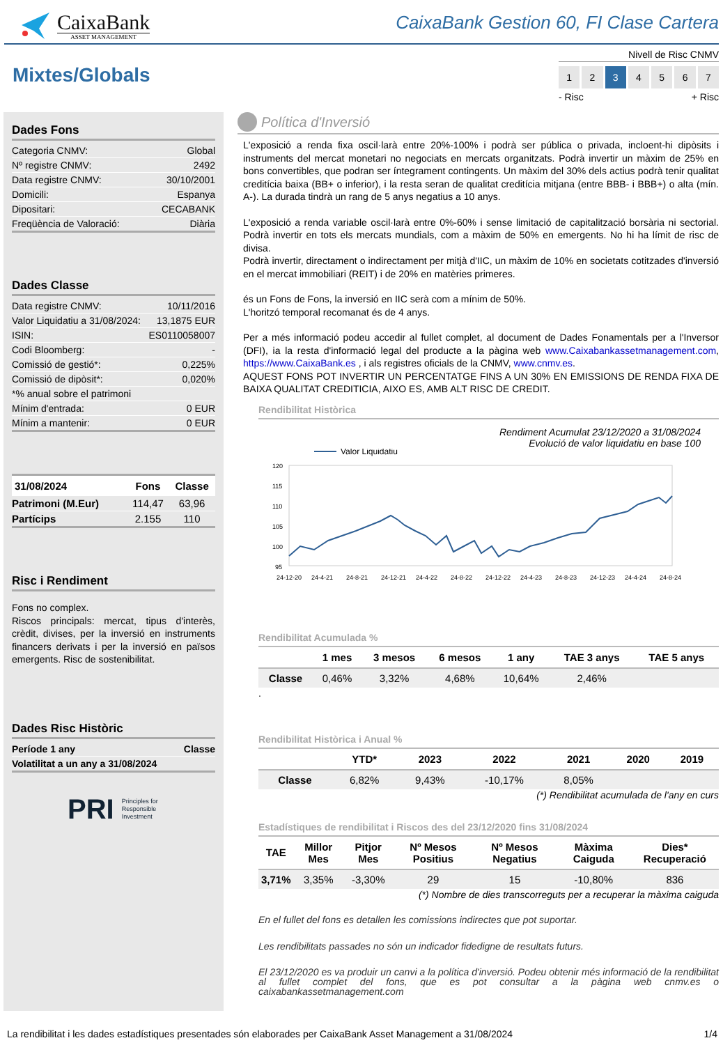CaixaBank
ASSET MANAGEMENT
CaixaBank Gestion 60, FI Clase Cartera
Mixtes/Globals
Nivell de Risc CNMV
1 2 3 4567
- Risc + Risc
Dades Fons
| Categoria CNMV: | Global |
| Nº registre CNMV: | 2492 |
| Data registre CNMV: | 30/10/2001 |
| Domicili: | Espanya |
| Dipositari: | CECABANK |
| Freqüència de Valoració: | Diària |
Dades Classe
| Data registre CNMV: | 10/11/2016 |
| Valor Liquidatiu a 31/08/2024: | 13,1875 EUR |
| ISIN: | ES0110058007 |
| Codi Bloomberg: | - |
| Comissió de gestió*: | 0,225% |
| Comissió de dipòsit*: | 0,020% |
| *% anual sobre el patrimoni | |
| Mínim d'entrada: | 0 EUR |
| Mínim a mantenir: | 0 EUR |
| 31/08/2024 | Fons | Classe |
| --- | --- | --- |
| Patrimoni (M.Eur) | 114,47 | 63,96 |
| Partícips | 2.155 | 110 |
Risc i Rendiment
Fons no complex.
Riscos principals: mercat, tipus d'interès, crèdit, divises, per la inversió en instruments financers derivats i per la inversió en països emergents. Risc de sostenibilitat.
Dades Risc Històric
| Període 1 any | Classe |
| Volatilitat a un any a 31/08/2024 | |
PRI Principles for
Responsible
Investment
Política d'Inversió
L'exposició a renda fixa oscil·larà entre 20%-100% i podrà ser pública o privada, incloent-hi dipòsits i instruments del mercat monetari no negociats en mercats organitzats. Podrà invertir un màxim de 25% en bons convertibles, que podran ser íntegrament contingents. Un màxim del 30% dels actius podrà tenir qualitat creditícia baixa (BB+ o inferior), i la resta seran de qualitat creditícia mitjana (entre BBB- i BBB+) o alta (mín. A-). La durada tindrà un rang de 5 anys negatius a 10 anys.
L'exposició a renda variable oscil·larà entre 0%-60% i sense limitació de capitalització borsària ni sectorial. Podrà invertir en tots els mercats mundials, com a màxim de 50% en emergents. No hi ha límit de risc de divisa.
Podrà invertir, directament o indirectament per mitjà d'IIC, un màxim de 10% en societats cotitzades d'inversió en el mercat immobiliari (REIT) i de 20% en matèries primeres.
és un Fons de Fons, la inversió en IIC serà com a mínim de 50%.
L'horitzó temporal recomanat és de 4 anys.
Per a més informació podeu accedir al fullet complet, al document de Dades Fonamentals per a l'Inversor (DFI), ia la resta d'informació legal del producte a la pàgina web www.Caixabankassetmanagement.com, https://www.CaixaBank.es , i als registres oficials de la CNMV, www.cnmv.es.
AQUEST FONS POT INVERTIR UN PERCENTATGE FINS A UN 30% EN EMISSIONS DE RENDA FIXA DE BAIXA QUALITAT CREDITICIA, AIXO ES, AMB ALT RISC DE CREDIT.
Rendibilitat Històrica
Rendiment Acumulat 23/12/2020 a 31/08/2024
Evolució de valor liquidatiu en base 100
Valor Liquidatiu
120
115
110
105
100
95
24-12-20
24-4-21
24-8-21
24-12-21
24-4-22
24-8-22
24-12-22
24-4-23
24-8-23
24-12-23
24-4-24
24-8-24
Rendibilitat Acumulada %
| | 1 mes | 3 mesos | 6 mesos | 1 any | TAE 3 anys | TAE 5 anys |
| --- | --- | --- | --- | --- | --- | --- |
| Classe | 0,46% | 3,32% | 4,68% | 10,64% | 2,46% | |
.
Rendibilitat Històrica i Anual %
| | YTD* | 2023 | 2022 | 2021 | 2020 | 2019 |
| --- | --- | --- | --- | --- | --- | --- |
| Classe | 6,82% | 9,43% | -10,17% | 8,05% | | |
(*) Rendibilitat acumulada de l'any en curs
Estadístiques de rendibilitat i Riscos des del 23/12/2020 fins 31/08/2024
| TAE | Millor Mes | Pitjor Mes | Nº Mesos Positius | Nº Mesos Negatius | Màxima Caiguda | Dies* Recuperació |
| --- | --- | --- | --- | --- | --- | --- |
| 3,71% | 3,35% | -3,30% | 29 | 15 | -10,80% | 836 |
(*) Nombre de dies transcorreguts per a recuperar la màxima caiguda
En el fullet del fons es detallen les comissions indirectes que pot suportar.
Les rendibilitats passades no són un indicador fidedigne de resultats futurs.
El 23/12/2020 es va produir un canvi a la política d'inversió. Podeu obtenir més informació de la rendibilitat al fullet complet del fons, que es pot consultar a la pàgina web cnmv.es o caixabankassetmanagement.com
La rendibilitat i les dades estadístiques presentades són elaborades per CaixaBank Asset Management a 31/08/2024 1/4